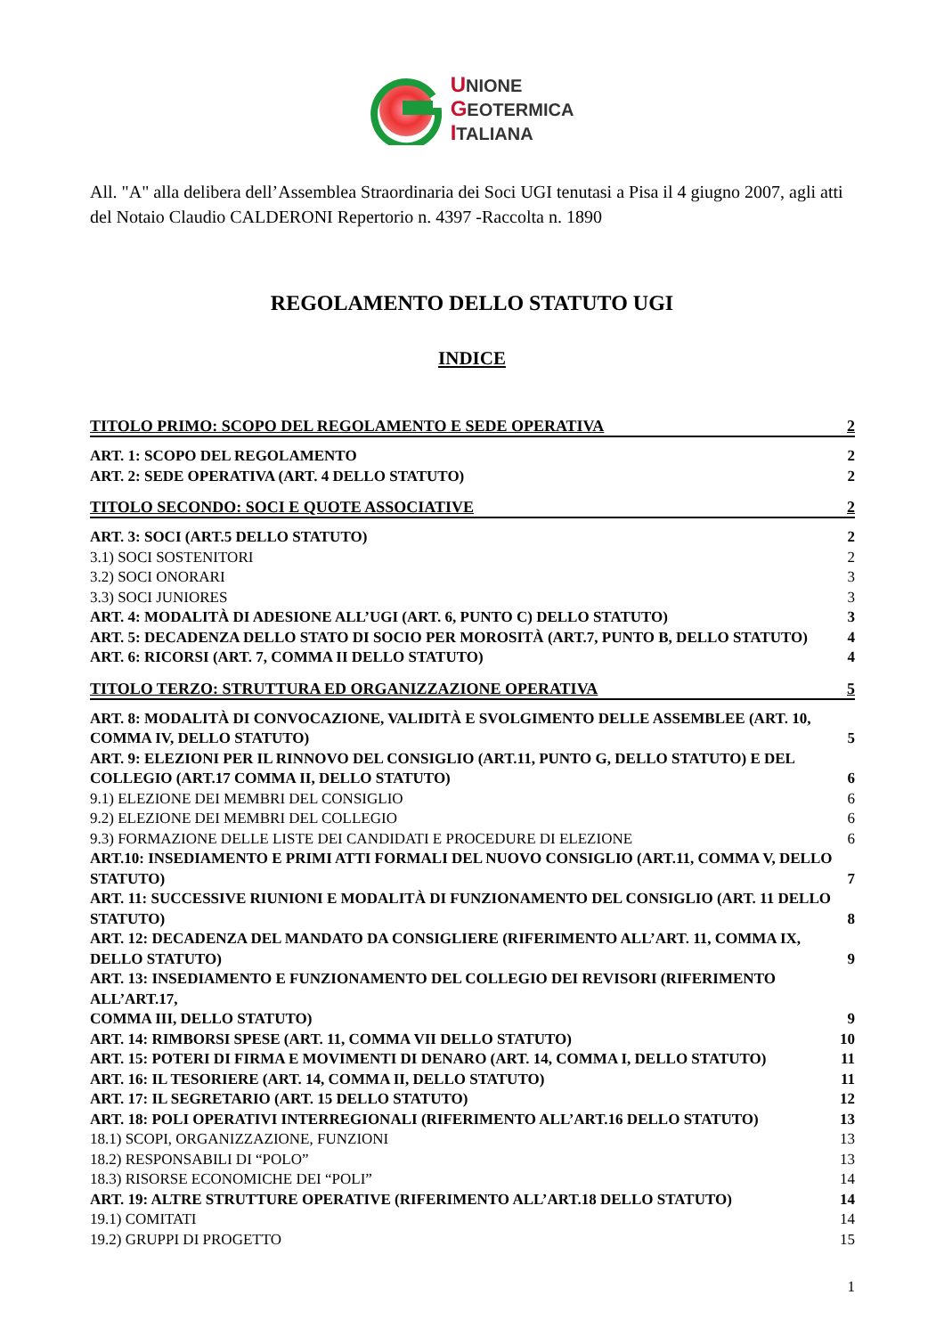UNIONE
GEOTERMICA
ITALIANA
All. "A" alla delibera dell’Assemblea Straordinaria dei Soci UGI tenutasi a Pisa il 4 giugno 2007, agli atti del Notaio Claudio CALDERONI Repertorio n. 4397 -Raccolta n. 1890
REGOLAMENTO DELLO STATUTO UGI
INDICE
TITOLO PRIMO: SCOPO DEL REGOLAMENTO E SEDE OPERATIVA 2
ART. 1: SCOPO DEL REGOLAMENTO 2
ART. 2: SEDE OPERATIVA (ART. 4 DELLO STATUTO) 2
TITOLO SECONDO: SOCI E QUOTE ASSOCIATIVE 2
ART. 3: SOCI (ART.5 DELLO STATUTO) 2
3.1) SOCI SOSTENITORI 2
3.2) SOCI ONORARI 3
3.3) SOCI JUNIORES 3
ART. 4: MODALITÀ DI ADESIONE ALL’UGI (ART. 6, PUNTO C) DELLO STATUTO) 3
ART. 5: DECADENZA DELLO STATO DI SOCIO PER MOROSITÀ (ART.7, PUNTO B, DELLO STATUTO) 4
ART. 6: RICORSI (ART. 7, COMMA II DELLO STATUTO) 4
TITOLO TERZO: STRUTTURA ED ORGANIZZAZIONE OPERATIVA 5
ART. 8: MODALITÀ DI CONVOCAZIONE, VALIDITÀ E SVOLGIMENTO DELLE ASSEMBLEE (ART. 10,
COMMA IV, DELLO STATUTO) 5
ART. 9: ELEZIONI PER IL RINNOVO DEL CONSIGLIO (ART.11, PUNTO G, DELLO STATUTO) E DEL
COLLEGIO (ART.17 COMMA II, DELLO STATUTO) 6
9.1) ELEZIONE DEI MEMBRI DEL CONSIGLIO 6
9.2) ELEZIONE DEI MEMBRI DEL COLLEGIO 6
9.3) FORMAZIONE DELLE LISTE DEI CANDIDATI E PROCEDURE DI ELEZIONE 6
ART.10: INSEDIAMENTO E PRIMI ATTI FORMALI DEL NUOVO CONSIGLIO (ART.11, COMMA V, DELLO
STATUTO) 7
ART. 11: SUCCESSIVE RIUNIONI E MODALITÀ DI FUNZIONAMENTO DEL CONSIGLIO (ART. 11 DELLO
STATUTO) 8
ART. 12: DECADENZA DEL MANDATO DA CONSIGLIERE (RIFERIMENTO ALL’ART. 11, COMMA IX,
DELLO STATUTO) 9
ART. 13: INSEDIAMENTO E FUNZIONAMENTO DEL COLLEGIO DEI REVISORI (RIFERIMENTO ALL’ART.17,
COMMA III, DELLO STATUTO) 9
ART. 14: RIMBORSI SPESE (ART. 11, COMMA VII DELLO STATUTO) 10
ART. 15: POTERI DI FIRMA E MOVIMENTI DI DENARO (ART. 14, COMMA I, DELLO STATUTO) 11
ART. 16: IL TESORIERE (ART. 14, COMMA II, DELLO STATUTO) 11
ART. 17: IL SEGRETARIO (ART. 15 DELLO STATUTO) 12
ART. 18: POLI OPERATIVI INTERREGIONALI (RIFERIMENTO ALL’ART.16 DELLO STATUTO) 13
18.1) SCOPI, ORGANIZZAZIONE, FUNZIONI 13
18.2) RESPONSABILI DI “POLO” 13
18.3) RISORSE ECONOMICHE DEI “POLI” 14
ART. 19: ALTRE STRUTTURE OPERATIVE (RIFERIMENTO ALL’ART.18 DELLO STATUTO) 14
19.1) COMITATI 14
19.2) GRUPPI DI PROGETTO 15
1